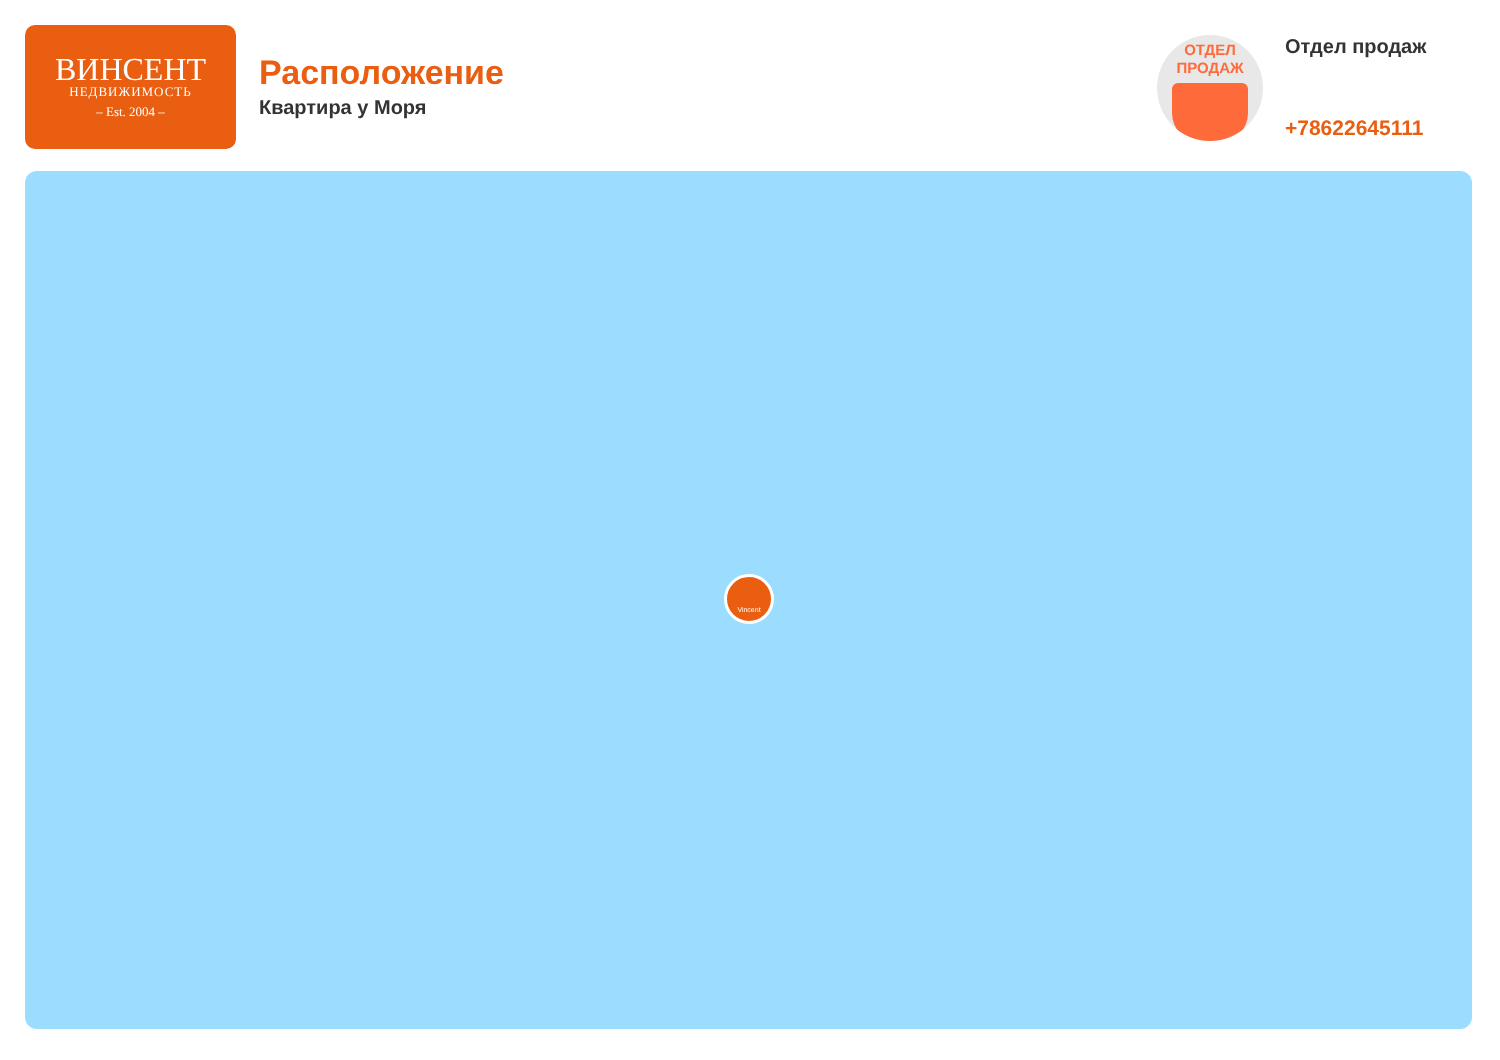ВИНСЕНТ
НЕДВИЖИМОСТЬ
– Est. 2004 –
Расположение
Квартира у Моря
ОТДЕЛ
ПРОДАЖ
Отдел продаж
+78622645111
Vincent